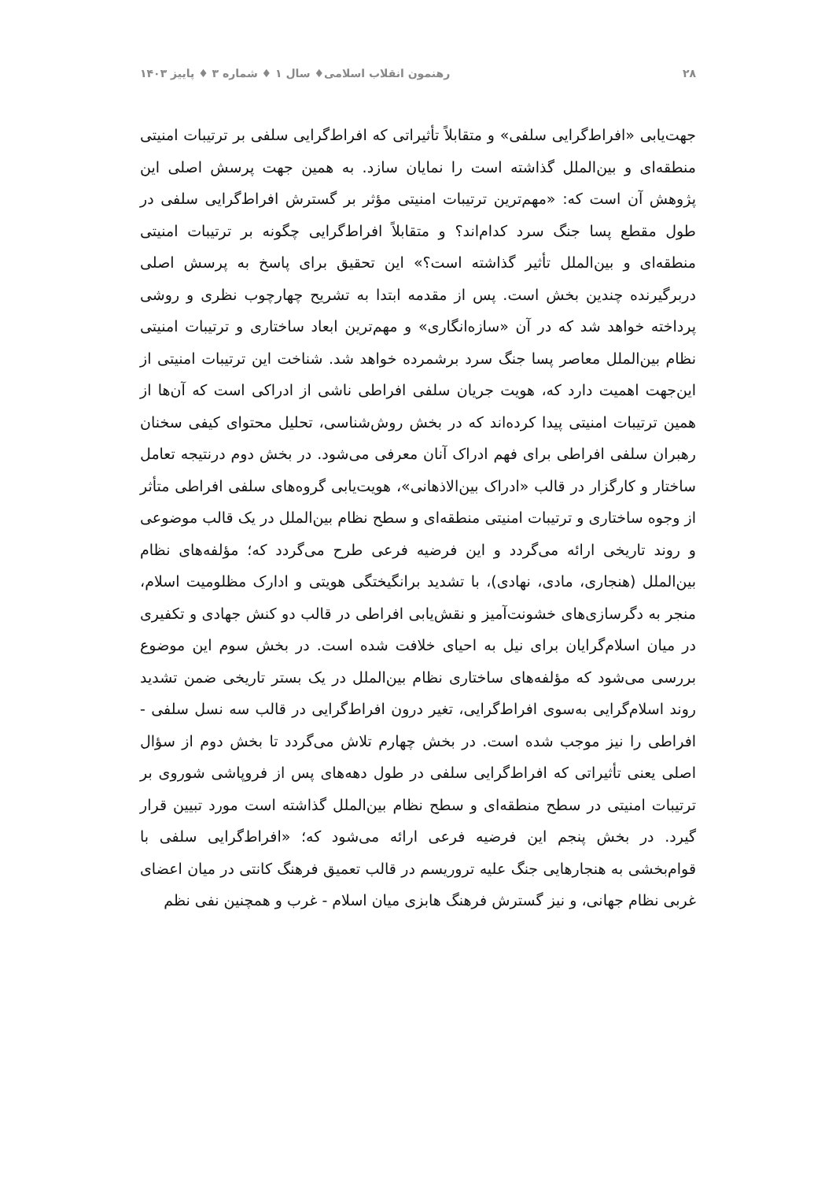۲۸ رهنمون انقلاب اسلامی♦ سال ۱ ♦ شماره ۳ ♦ پاییز ۱۴۰۳
جهت‌یابی «افراط‌گرایی سلفی» و متقابلاً تأثیراتی که افراط‌گرایی سلفی بر ترتیبات امنیتی منطقه‌ای و بین‌الملل گذاشته است را نمایان سازد. به همین جهت پرسش اصلی این پژوهش آن است که: «مهم‌ترین ترتیبات امنیتی مؤثر بر گسترش افراط‌گرایی سلفی در طول مقطع پسا جنگ سرد کدام‌اند؟ و متقابلاً افراط‌گرایی چگونه بر ترتیبات امنیتی منطقه‌ای و بین‌الملل تأثیر گذاشته است؟» این تحقیق برای پاسخ به پرسش اصلی دربرگیرنده چندین بخش است. پس از مقدمه ابتدا به تشریح چهارچوب نظری و روشی پرداخته خواهد شد که در آن «سازه‌انگاری» و مهم‌ترین ابعاد ساختاری و ترتیبات امنیتی نظام بین‌الملل معاصر پسا جنگ سرد برشمرده خواهد شد. شناخت این ترتیبات امنیتی از این‌جهت اهمیت دارد که، هویت جریان سلفی افراطی ناشی از ادراکی است که آن‌ها از همین ترتیبات امنیتی پیدا کرده‌اند که در بخش روش‌شناسی، تحلیل محتوای کیفی سخنان رهبران سلفی افراطی برای فهم ادراک آنان معرفی می‌شود. در بخش دوم درنتیجه تعامل ساختار و کارگزار در قالب «ادراک بین‌الاذهانی»، هویت‌یابی گروه‌های سلفی افراطی متأثر از وجوه ساختاری و ترتیبات امنیتی منطقه‌ای و سطح نظام بین‌الملل در یک قالب موضوعی و روند تاریخی ارائه می‌گردد و این فرضیه فرعی طرح می‌گردد که؛ مؤلفه‌های نظام بین‌الملل (هنجاری، مادی، نهادی)، با تشدید برانگیختگی هویتی و ادارک مظلومیت اسلام، منجر به دگرسازی‌های خشونت‌آمیز و نقش‌یابی افراطی در قالب دو کنش جهادی و تکفیری در میان اسلام‌گرایان برای نیل به احیای خلافت شده است. در بخش سوم این موضوع بررسی می‌شود که مؤلفه‌های ساختاری نظام بین‌الملل در یک بستر تاریخی ضمن تشدید روند اسلام‌گرایی به‌سوی افراط‌گرایی، تغیر درون افراط‌گرایی در قالب سه نسل سلفی - افراطی را نیز موجب شده است. در بخش چهارم تلاش می‌گردد تا بخش دوم از سؤال اصلی یعنی تأثیراتی که افراط‌گرایی سلفی در طول دهه‌های پس از فروپاشی شوروی بر ترتیبات امنیتی در سطح منطقه‌ای و سطح نظام بین‌الملل گذاشته است مورد تبیین قرار گیرد. در بخش پنجم این فرضیه فرعی ارائه می‌شود که؛ «افراط‌گرایی سلفی با قوام‌بخشی به هنجارهایی جنگ علیه تروریسم در قالب تعمیق فرهنگ کانتی در میان اعضای غربی نظام جهانی، و نیز گسترش فرهنگ هابزی میان اسلام - غرب و همچنین نفی نظم